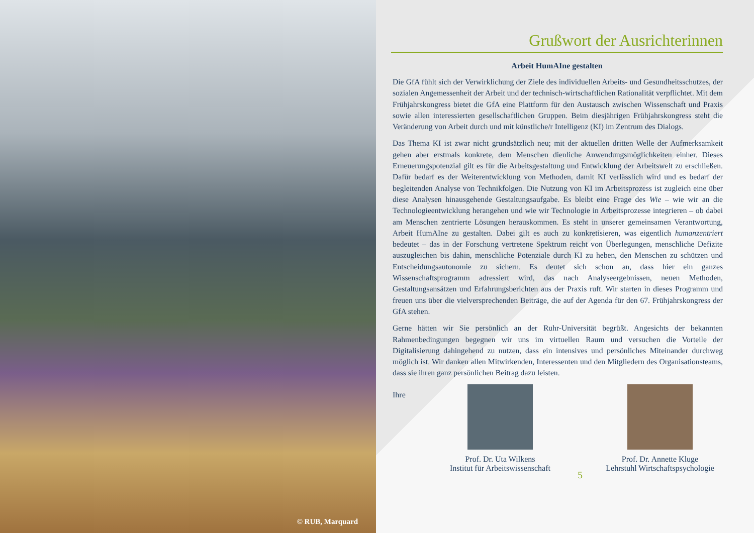© RUB, Marquard
Grußwort der Ausrichterinnen
Arbeit HumAIne gestalten
Die GfA fühlt sich der Verwirklichung der Ziele des individuellen Arbeits- und Gesundheitsschutzes, der sozialen Angemessenheit der Arbeit und der technisch-wirtschaftlichen Rationalität verpflichtet. Mit dem Frühjahrskongress bietet die GfA eine Plattform für den Austausch zwischen Wissenschaft und Praxis sowie allen interessierten gesellschaftlichen Gruppen. Beim diesjährigen Frühjahrskongress steht die Veränderung von Arbeit durch und mit künstliche/r Intelligenz (KI) im Zentrum des Dialogs.
Das Thema KI ist zwar nicht grundsätzlich neu; mit der aktuellen dritten Welle der Aufmerksamkeit gehen aber erstmals konkrete, dem Menschen dienliche Anwendungsmöglichkeiten einher. Dieses Erneuerungspotenzial gilt es für die Arbeitsgestaltung und Entwicklung der Arbeitswelt zu erschließen. Dafür bedarf es der Weiterentwicklung von Methoden, damit KI verlässlich wird und es bedarf der begleitenden Analyse von Technikfolgen. Die Nutzung von KI im Arbeitsprozess ist zugleich eine über diese Analysen hinausgehende Gestaltungsaufgabe. Es bleibt eine Frage des Wie – wie wir an die Technologieentwicklung herangehen und wie wir Technologie in Arbeitsprozesse integrieren – ob dabei am Menschen zentrierte Lösungen herauskommen. Es steht in unserer gemeinsamen Verantwortung, Arbeit HumAIne zu gestalten. Dabei gilt es auch zu konkretisieren, was eigentlich humanzentriert bedeutet – das in der Forschung vertretene Spektrum reicht von Überlegungen, menschliche Defizite auszugleichen bis dahin, menschliche Potenziale durch KI zu heben, den Menschen zu schützen und Entscheidungsautonomie zu sichern. Es deutet sich schon an, dass hier ein ganzes Wissenschaftsprogramm adressiert wird, das nach Analyseergebnissen, neuen Methoden, Gestaltungsansätzen und Erfahrungsberichten aus der Praxis ruft. Wir starten in dieses Programm und freuen uns über die vielversprechenden Beiträge, die auf der Agenda für den 67. Frühjahrskongress der GfA stehen.
Gerne hätten wir Sie persönlich an der Ruhr-Universität begrüßt. Angesichts der bekannten Rahmenbedingungen begegnen wir uns im virtuellen Raum und versuchen die Vorteile der Digitalisierung dahingehend zu nutzen, dass ein intensives und persönliches Miteinander durchweg möglich ist. Wir danken allen Mitwirkenden, Interessenten und den Mitgliedern des Organisationsteams, dass sie ihren ganz persönlichen Beitrag dazu leisten.
Ihre
Prof. Dr. Uta Wilkens
Institut für Arbeitswissenschaft
5
Prof. Dr. Annette Kluge
Lehrstuhl Wirtschaftspsychologie